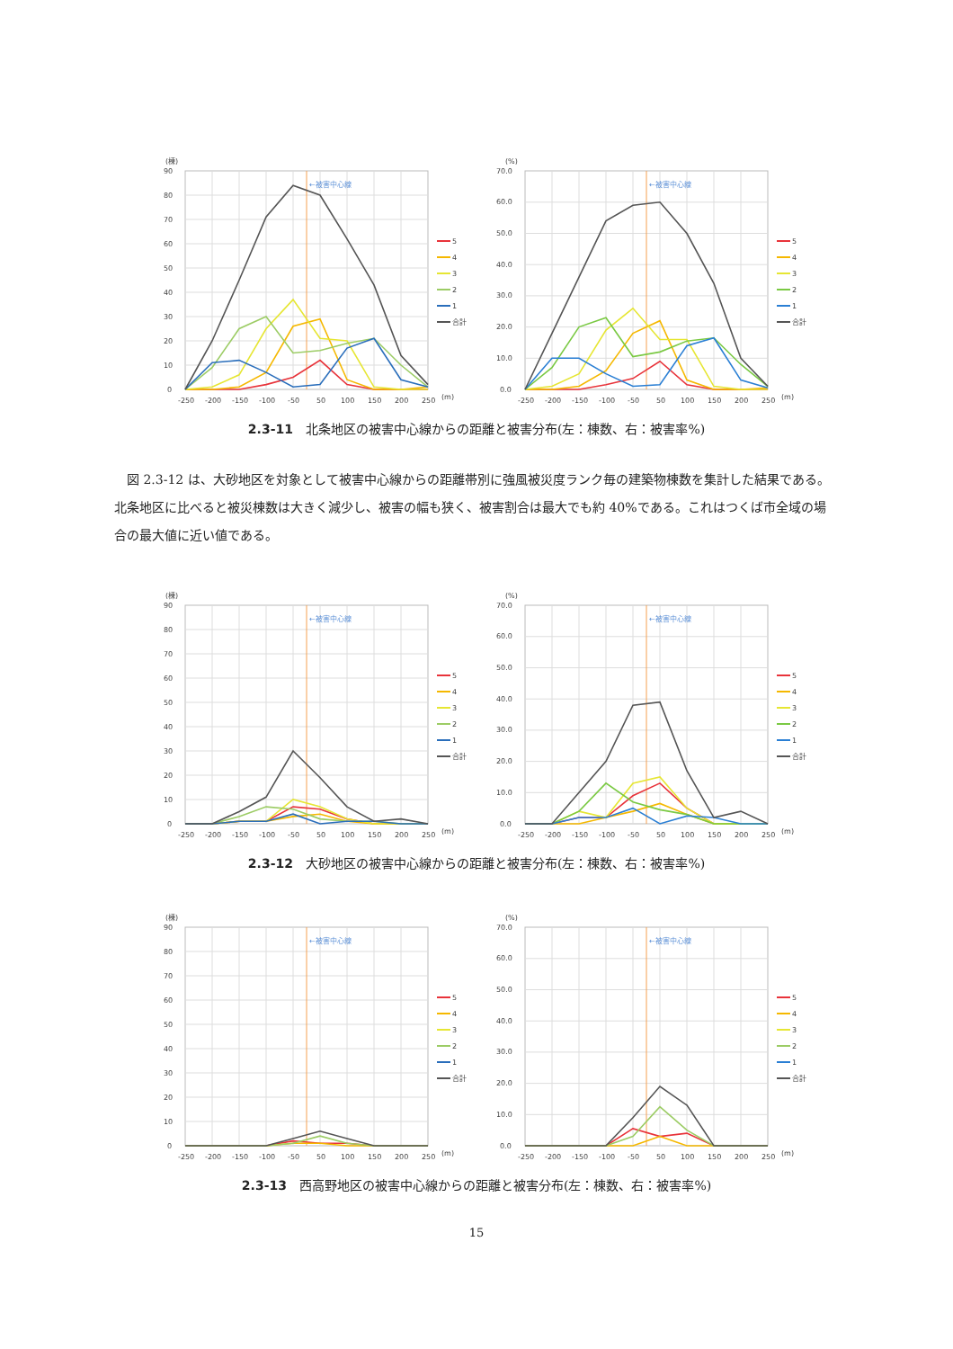(棟)
←被害中心線
0
10
20
30
40
50
60
70
80
90
-250
-200
-150
-100
-50
50
100
150
200
250
(m)
5
4
3
2
1
合計
(%)
←被害中心線
0.0
10.0
20.0
30.0
40.0
50.0
60.0
70.0
-250
-200
-150
-100
-50
50
100
150
200
250
(m)
5
4
3
2
1
合計
2.3-11 北条地区の被害中心線からの距離と被害分布(左：棟数、右：被害率%)
図 2.3-12 は、大砂地区を対象として被害中心線からの距離帯別に強風被災度ランク毎の建築物棟数を集計した結果である。北条地区に比べると被災棟数は大きく減少し、被害の幅も狭く、被害割合は最大でも約 40%である。これはつくば市全域の場合の最大値に近い値である。
(棟)
←被害中心線
0
10
20
30
40
50
60
70
80
90
-250
-200
-150
-100
-50
50
100
150
200
250
(m)
5
4
3
2
1
合計
(%)
←被害中心線
0.0
10.0
20.0
30.0
40.0
50.0
60.0
70.0
-250
-200
-150
-100
-50
50
100
150
200
250
(m)
5
4
3
2
1
合計
2.3-12 大砂地区の被害中心線からの距離と被害分布(左：棟数、右：被害率%)
(棟)
←被害中心線
0
10
20
30
40
50
60
70
80
90
-250
-200
-150
-100
-50
50
100
150
200
250
(m)
5
4
3
2
1
合計
(%)
←被害中心線
0.0
10.0
20.0
30.0
40.0
50.0
60.0
70.0
-250
-200
-150
-100
-50
50
100
150
200
250
(m)
5
4
3
2
1
合計
2.3-13 西高野地区の被害中心線からの距離と被害分布(左：棟数、右：被害率%)
15